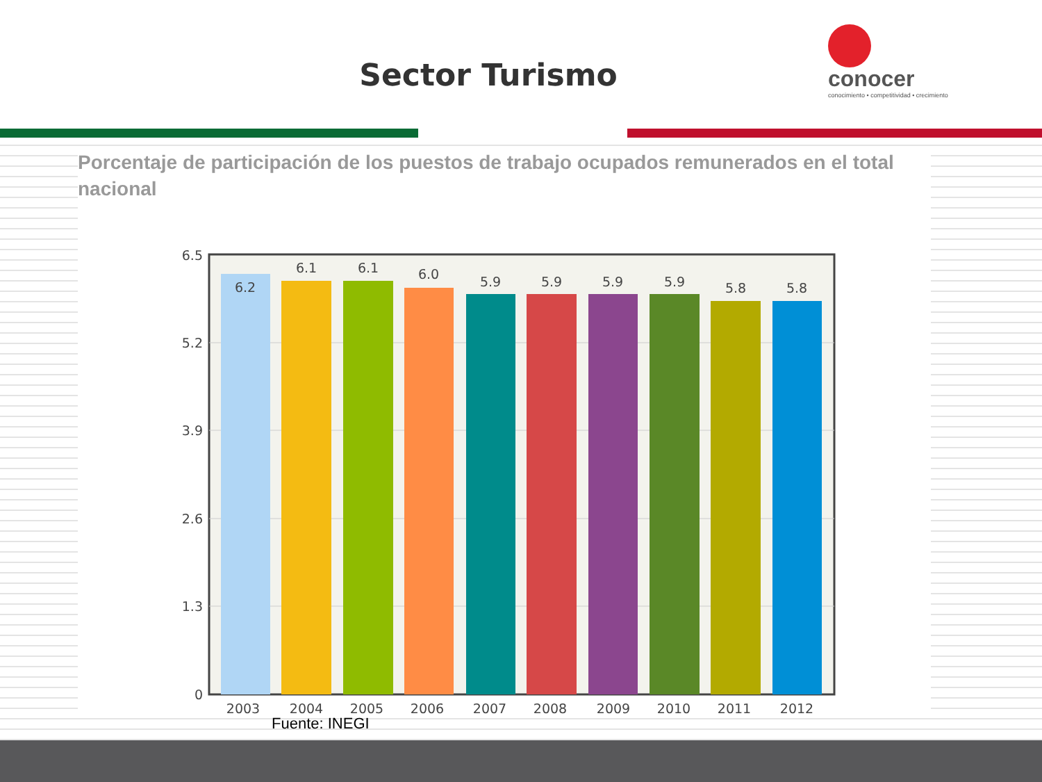Sector Turismo
conocer
conocimiento • competitividad • crecimiento
Porcentaje de participación de los puestos de trabajo ocupados remunerados en el total nacional
6.5
5.2
3.9
2.6
1.3
0
6.2
6.1
6.1
6.0
5.9
5.9
5.9
5.9
5.8
5.8
2003
2004
2005
2006
2007
2008
2009
2010
2011
2012
Fuente: INEGI